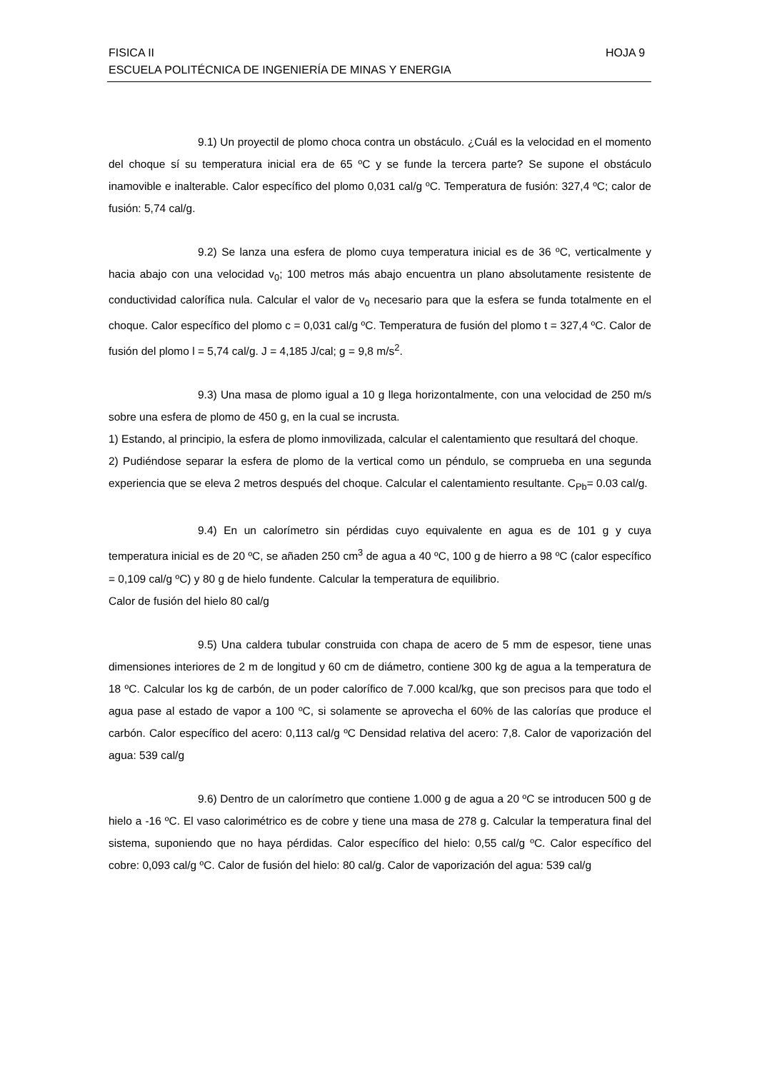FISICA II HOJA 9
ESCUELA POLITÉCNICA DE INGENIERÍA DE MINAS Y ENERGIA
9.1) Un proyectil de plomo choca contra un obstáculo. ¿Cuál es la velocidad en el momento del choque sí su temperatura inicial era de 65 ºC y se funde la tercera parte? Se supone el obstáculo inamovible e inalterable. Calor específico del plomo 0,031 cal/g ºC. Temperatura de fusión: 327,4 ºC; calor de fusión: 5,74 cal/g.
9.2) Se lanza una esfera de plomo cuya temperatura inicial es de 36 ºC, verticalmente y hacia abajo con una velocidad v<sub>0</sub>; 100 metros más abajo encuentra un plano absolutamente resistente de conductividad calorífica nula. Calcular el valor de v<sub>0</sub> necesario para que la esfera se funda totalmente en el choque. Calor específico del plomo c = 0,031 cal/g ºC. Temperatura de fusión del plomo t = 327,4 ºC. Calor de fusión del plomo l = 5,74 cal/g. J = 4,185 J/cal; g = 9,8 m/s<sup>2</sup>.
9.3) Una masa de plomo igual a 10 g llega horizontalmente, con una velocidad de 250 m/s sobre una esfera de plomo de 450 g, en la cual se incrusta.
1) Estando, al principio, la esfera de plomo inmovilizada, calcular el calentamiento que resultará del choque.
2) Pudiéndose separar la esfera de plomo de la vertical como un péndulo, se comprueba en una segunda experiencia que se eleva 2 metros después del choque. Calcular el calentamiento resultante. C<sub>Pb</sub>= 0.03 cal/g.
9.4) En un calorímetro sin pérdidas cuyo equivalente en agua es de 101 g y cuya temperatura inicial es de 20 ºC, se añaden 250 cm<sup>3</sup> de agua a 40 ºC, 100 g de hierro a 98 ºC (calor específico = 0,109 cal/g ºC) y 80 g de hielo fundente. Calcular la temperatura de equilibrio.
Calor de fusión del hielo 80 cal/g
9.5) Una caldera tubular construida con chapa de acero de 5 mm de espesor, tiene unas dimensiones interiores de 2 m de longitud y 60 cm de diámetro, contiene 300 kg de agua a la temperatura de 18 ºC. Calcular los kg de carbón, de un poder calorífico de 7.000 kcal/kg, que son precisos para que todo el agua pase al estado de vapor a 100 ºC, si solamente se aprovecha el 60% de las calorías que produce el carbón. Calor específico del acero: 0,113 cal/g ºC Densidad relativa del acero: 7,8. Calor de vaporización del agua: 539 cal/g
9.6) Dentro de un calorímetro que contiene 1.000 g de agua a 20 ºC se introducen 500 g de hielo a -16 ºC. El vaso calorimétrico es de cobre y tiene una masa de 278 g. Calcular la temperatura final del sistema, suponiendo que no haya pérdidas. Calor específico del hielo: 0,55 cal/g ºC. Calor específico del cobre: 0,093 cal/g ºC. Calor de fusión del hielo: 80 cal/g. Calor de vaporización del agua: 539 cal/g